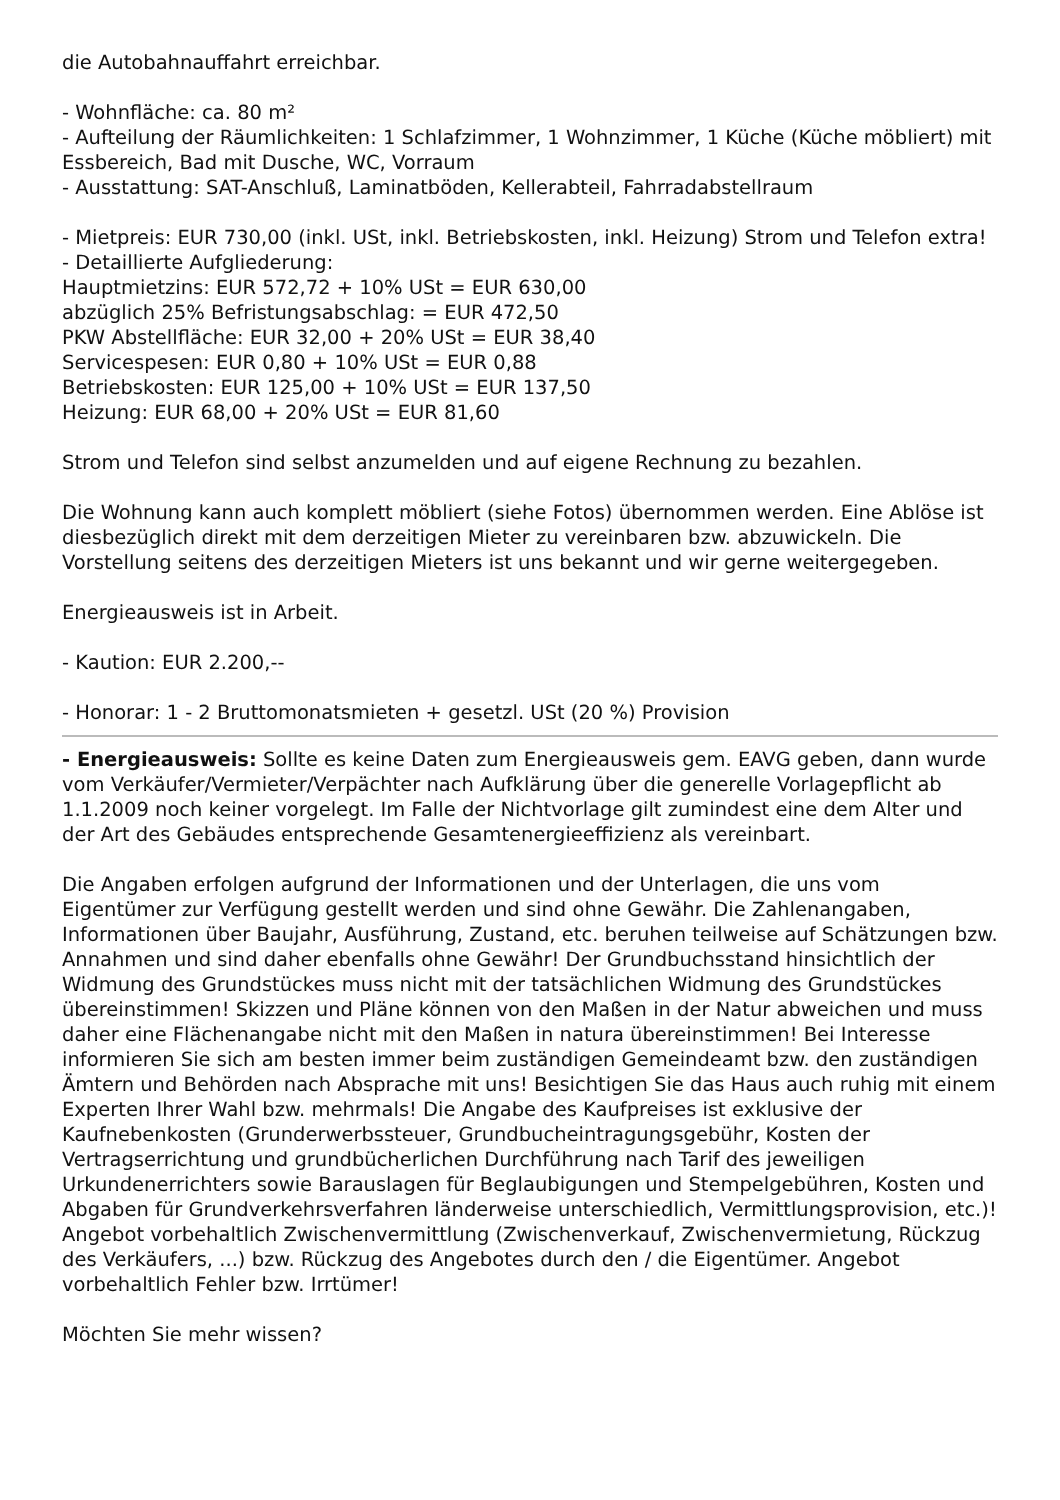die Autobahnauffahrt erreichbar.
- Wohnfläche: ca. 80 m²
- Aufteilung der Räumlichkeiten: 1 Schlafzimmer, 1 Wohnzimmer, 1 Küche (Küche möbliert) mit Essbereich, Bad mit Dusche, WC, Vorraum
- Ausstattung: SAT-Anschluß, Laminatböden, Kellerabteil, Fahrradabstellraum
- Mietpreis: EUR 730,00 (inkl. USt, inkl. Betriebskosten, inkl. Heizung) Strom und Telefon extra!
- Detaillierte Aufgliederung:
Hauptmietzins: EUR 572,72 + 10% USt = EUR 630,00
abzüglich 25% Befristungsabschlag: = EUR 472,50
PKW Abstellfläche: EUR 32,00 + 20% USt = EUR 38,40
Servicespesen: EUR 0,80 + 10% USt = EUR 0,88
Betriebskosten: EUR 125,00 + 10% USt = EUR 137,50
Heizung: EUR 68,00 + 20% USt = EUR 81,60
Strom und Telefon sind selbst anzumelden und auf eigene Rechnung zu bezahlen.
Die Wohnung kann auch komplett möbliert (siehe Fotos) übernommen werden. Eine Ablöse ist diesbezüglich direkt mit dem derzeitigen Mieter zu vereinbaren bzw. abzuwickeln. Die Vorstellung seitens des derzeitigen Mieters ist uns bekannt und wir gerne weitergegeben.
Energieausweis ist in Arbeit.
- Kaution: EUR 2.200,--
- Honorar: 1 - 2 Bruttomonatsmieten + gesetzl. USt (20 %) Provision
- Energieausweis: Sollte es keine Daten zum Energieausweis gem. EAVG geben, dann wurde vom Verkäufer/Vermieter/Verpächter nach Aufklärung über die generelle Vorlagepflicht ab 1.1.2009 noch keiner vorgelegt. Im Falle der Nichtvorlage gilt zumindest eine dem Alter und der Art des Gebäudes entsprechende Gesamtenergieeffizienz als vereinbart.
Die Angaben erfolgen aufgrund der Informationen und der Unterlagen, die uns vom Eigentümer zur Verfügung gestellt werden und sind ohne Gewähr. Die Zahlenangaben, Informationen über Baujahr, Ausführung, Zustand, etc. beruhen teilweise auf Schätzungen bzw. Annahmen und sind daher ebenfalls ohne Gewähr! Der Grundbuchsstand hinsichtlich der Widmung des Grundstückes muss nicht mit der tatsächlichen Widmung des Grundstückes übereinstimmen! Skizzen und Pläne können von den Maßen in der Natur abweichen und muss daher eine Flächenangabe nicht mit den Maßen in natura übereinstimmen! Bei Interesse informieren Sie sich am besten immer beim zuständigen Gemeindeamt bzw. den zuständigen Ämtern und Behörden nach Absprache mit uns! Besichtigen Sie das Haus auch ruhig mit einem Experten Ihrer Wahl bzw. mehrmals! Die Angabe des Kaufpreises ist exklusive der Kaufnebenkosten (Grunderwerbssteuer, Grundbucheintragungsgebühr, Kosten der Vertragserrichtung und grundbücherlichen Durchführung nach Tarif des jeweiligen Urkundenerrichters sowie Barauslagen für Beglaubigungen und Stempelgebühren, Kosten und Abgaben für Grundverkehrsverfahren länderweise unterschiedlich, Vermittlungsprovision, etc.)! Angebot vorbehaltlich Zwischenvermittlung (Zwischenverkauf, Zwischenvermietung, Rückzug des Verkäufers, ...) bzw. Rückzug des Angebotes durch den / die Eigentümer. Angebot vorbehaltlich Fehler bzw. Irrtümer!
Möchten Sie mehr wissen?